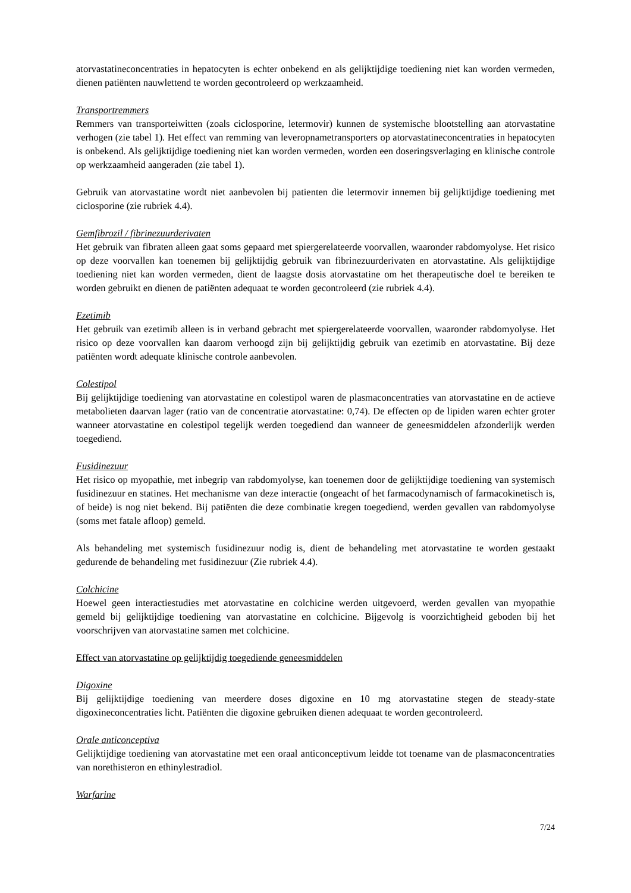atorvastatineconcentraties in hepatocyten is echter onbekend en als gelijktijdige toediening niet kan worden vermeden, dienen patiënten nauwlettend te worden gecontroleerd op werkzaamheid.
Transportremmers
Remmers van transporteiwitten (zoals ciclosporine, letermovir) kunnen de systemische blootstelling aan atorvastatine verhogen (zie tabel 1). Het effect van remming van leveropnametransporters op atorvastatineconcentraties in hepatocyten is onbekend. Als gelijktijdige toediening niet kan worden vermeden, worden een doseringsverlaging en klinische controle op werkzaamheid aangeraden (zie tabel 1).
Gebruik van atorvastatine wordt niet aanbevolen bij patienten die letermovir innemen bij gelijktijdige toediening met ciclosporine (zie rubriek 4.4).
Gemfibrozil / fibrinezuurderivaten
Het gebruik van fibraten alleen gaat soms gepaard met spiergerelateerde voorvallen, waaronder rabdomyolyse. Het risico op deze voorvallen kan toenemen bij gelijktijdig gebruik van fibrinezuurderivaten en atorvastatine. Als gelijktijdige toediening niet kan worden vermeden, dient de laagste dosis atorvastatine om het therapeutische doel te bereiken te worden gebruikt en dienen de patiënten adequaat te worden gecontroleerd (zie rubriek 4.4).
Ezetimib
Het gebruik van ezetimib alleen is in verband gebracht met spiergerelateerde voorvallen, waaronder rabdomyolyse. Het risico op deze voorvallen kan daarom verhoogd zijn bij gelijktijdig gebruik van ezetimib en atorvastatine. Bij deze patiënten wordt adequate klinische controle aanbevolen.
Colestipol
Bij gelijktijdige toediening van atorvastatine en colestipol waren de plasmaconcentraties van atorvastatine en de actieve metabolieten daarvan lager (ratio van de concentratie atorvastatine: 0,74). De effecten op de lipiden waren echter groter wanneer atorvastatine en colestipol tegelijk werden toegediend dan wanneer de geneesmiddelen afzonderlijk werden toegediend.
Fusidinezuur
Het risico op myopathie, met inbegrip van rabdomyolyse, kan toenemen door de gelijktijdige toediening van systemisch fusidinezuur en statines. Het mechanisme van deze interactie (ongeacht of het farmacodynamisch of farmacokinetisch is, of beide) is nog niet bekend. Bij patiënten die deze combinatie kregen toegediend, werden gevallen van rabdomyolyse (soms met fatale afloop) gemeld.
Als behandeling met systemisch fusidinezuur nodig is, dient de behandeling met atorvastatine te worden gestaakt gedurende de behandeling met fusidinezuur (Zie rubriek 4.4).
Colchicine
Hoewel geen interactiestudies met atorvastatine en colchicine werden uitgevoerd, werden gevallen van myopathie gemeld bij gelijktijdige toediening van atorvastatine en colchicine. Bijgevolg is voorzichtigheid geboden bij het voorschrijven van atorvastatine samen met colchicine.
Effect van atorvastatine op gelijktijdig toegediende geneesmiddelen
Digoxine
Bij gelijktijdige toediening van meerdere doses digoxine en 10 mg atorvastatine stegen de steady-state digoxineconcentraties licht. Patiënten die digoxine gebruiken dienen adequaat te worden gecontroleerd.
Orale anticonceptiva
Gelijktijdige toediening van atorvastatine met een oraal anticonceptivum leidde tot toename van de plasmaconcentraties van norethisteron en ethinylestradiol.
Warfarine
7/24